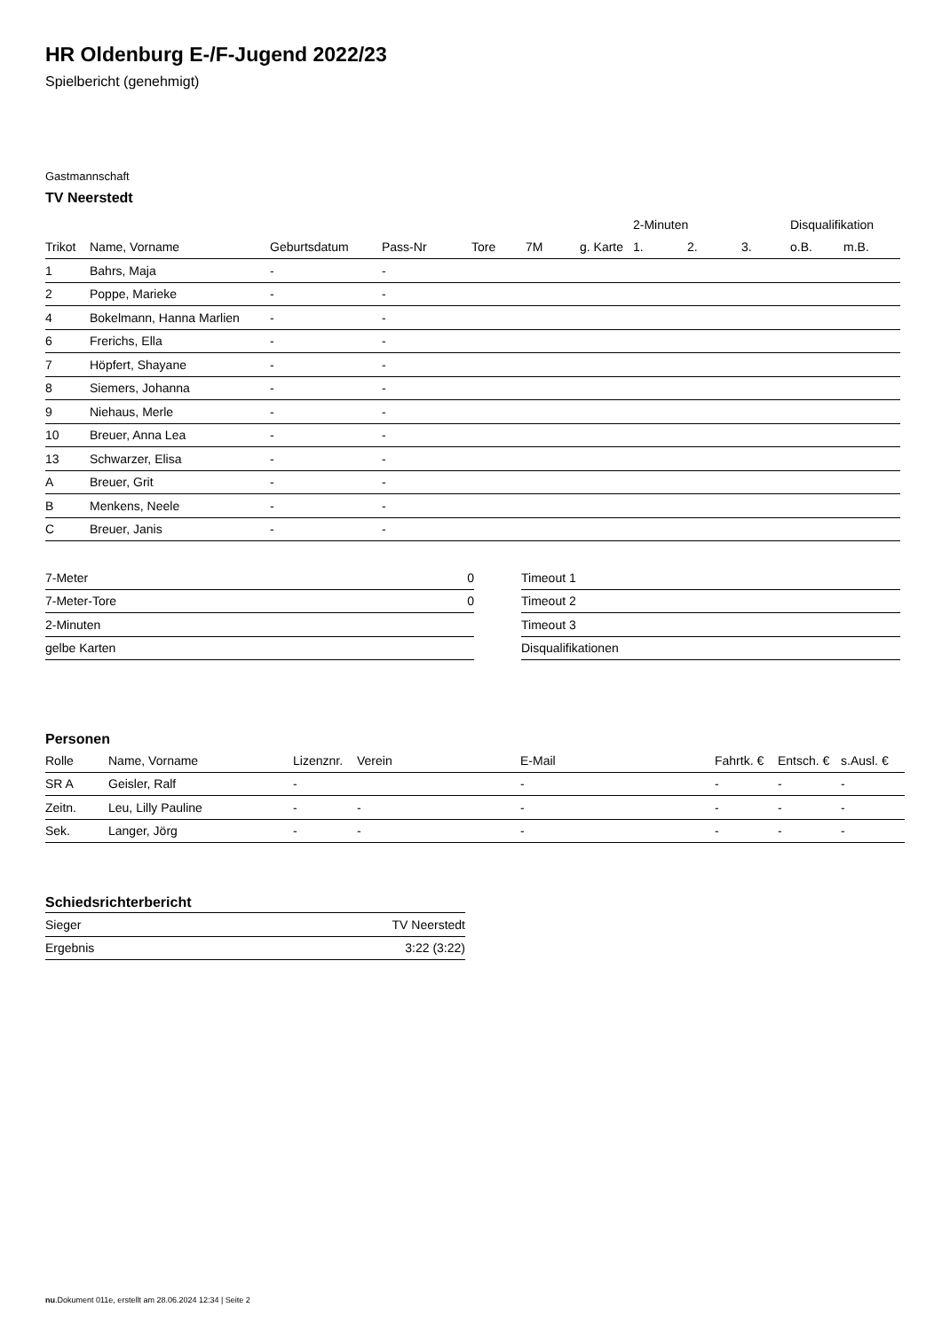HR Oldenburg E-/F-Jugend 2022/23
Spielbericht (genehmigt)
Gastmannschaft
TV Neerstedt
| | | | | | | | 2-Minuten | | | Disqualifikation | |
| --- | --- | --- | --- | --- | --- | --- | --- | --- | --- | --- | --- |
| Trikot | Name, Vorname | Geburtsdatum | Pass-Nr | Tore | 7M | g. Karte | 1. | 2. | 3. | o.B. | m.B. |
| 1 | Bahrs, Maja | - | - | | | | | | | | |
| 2 | Poppe, Marieke | - | - | | | | | | | | |
| 4 | Bokelmann, Hanna Marlien | - | - | | | | | | | | |
| 6 | Frerichs, Ella | - | - | | | | | | | | |
| 7 | Höpfert, Shayane | - | - | | | | | | | | |
| 8 | Siemers, Johanna | - | - | | | | | | | | |
| 9 | Niehaus, Merle | - | - | | | | | | | | |
| 10 | Breuer, Anna Lea | - | - | | | | | | | | |
| 13 | Schwarzer, Elisa | - | - | | | | | | | | |
| A | Breuer, Grit | - | - | | | | | | | | |
| B | Menkens, Neele | - | - | | | | | | | | |
| C | Breuer, Janis | - | - | | | | | | | | |
| 7-Meter | 0 |
| 7-Meter-Tore | 0 |
| 2-Minuten | |
| gelbe Karten | |
| Timeout 1 |
| Timeout 2 |
| Timeout 3 |
| Disqualifikationen |
Personen
| Rolle | Name, Vorname | Lizenznr. | Verein | E-Mail | Fahrtk. € | Entsch. € | s.Ausl. € |
| --- | --- | --- | --- | --- | --- | --- | --- |
| SR A | Geisler, Ralf | - | | - | - | - | - |
| Zeitn. | Leu, Lilly Pauline | - | - | - | - | - | - |
| Sek. | Langer, Jörg | - | - | - | - | - | - |
Schiedsrichterbericht
| Sieger | TV Neerstedt |
| Ergebnis | 3:22 (3:22) |
nu.Dokument 011e, erstellt am 28.06.2024 12:34 | Seite 2